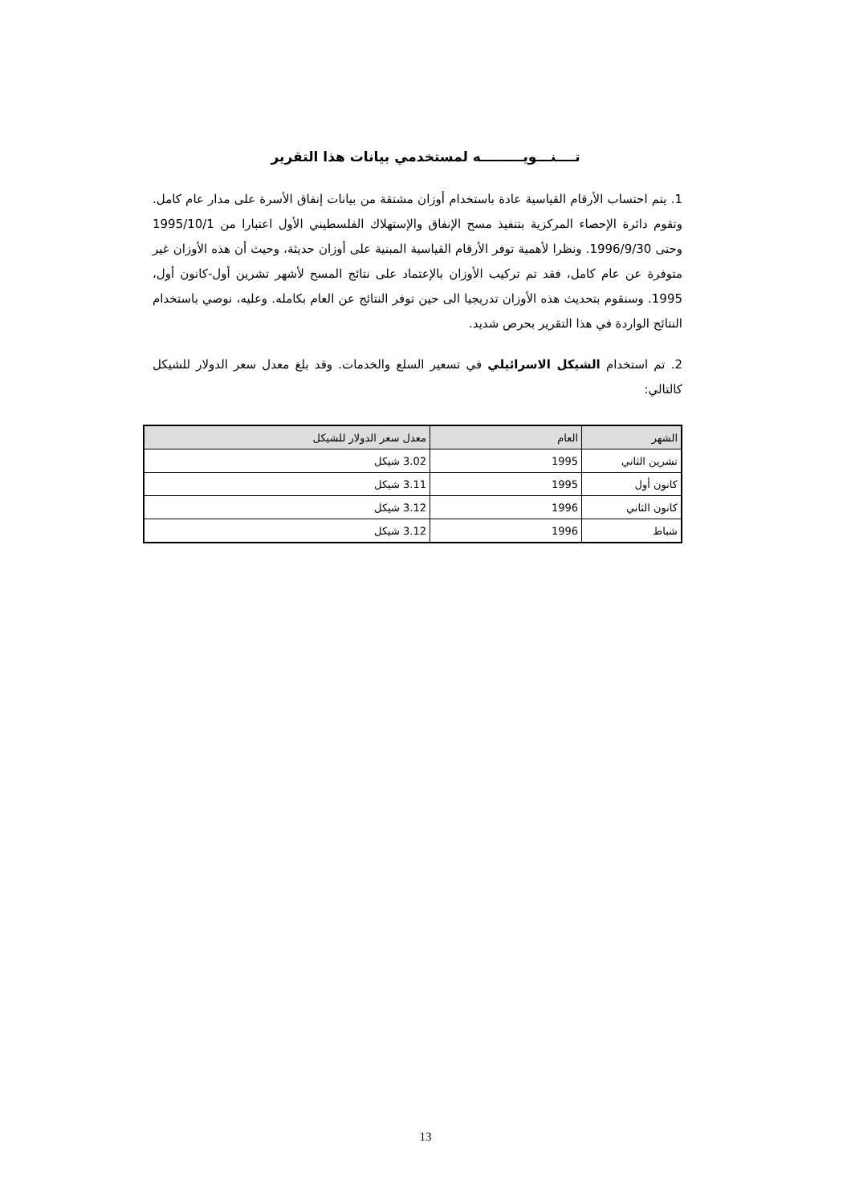تــــنـــويـــــــــه لمستخدمي بيانات هذا التقرير
1. يتم احتساب الأرقام القياسية عادة باستخدام أوزان مشتقة من بيانات إنفاق الأسرة على مدار عام كامل. وتقوم دائرة الإحصاء المركزية بتنفيذ مسح الإنفاق والإستهلاك الفلسطيني الأول اعتبارا من 1995/10/1 وحتى 1996/9/30. ونظرا لأهمية توفر الأرقام القياسية المبنية على أوزان حديثة، وحيث أن هذه الأوزان غير متوفرة عن عام كامل، فقد تم تركيب الأوزان بالإعتماد على نتائج المسح لأشهر تشرين أول-كانون أول، 1995. وسنقوم بتحديث هذه الأوزان تدريجيا الى حين توفر النتائج عن العام بكامله. وعليه، نوصي باستخدام النتائج الواردة في هذا التقرير بحرص شديد.
2. تم استخدام الشيكل الاسرائيلي في تسعير السلع والخدمات. وقد بلغ معدل سعر الدولار للشيكل كالتالي:
| الشهر | العام | معدل سعر الدولار للشيكل |
| --- | --- | --- |
| تشرين الثاني | 1995 | 3.02 شيكل |
| كانون أول | 1995 | 3.11 شيكل |
| كانون الثاني | 1996 | 3.12 شيكل |
| شباط | 1996 | 3.12 شيكل |
13